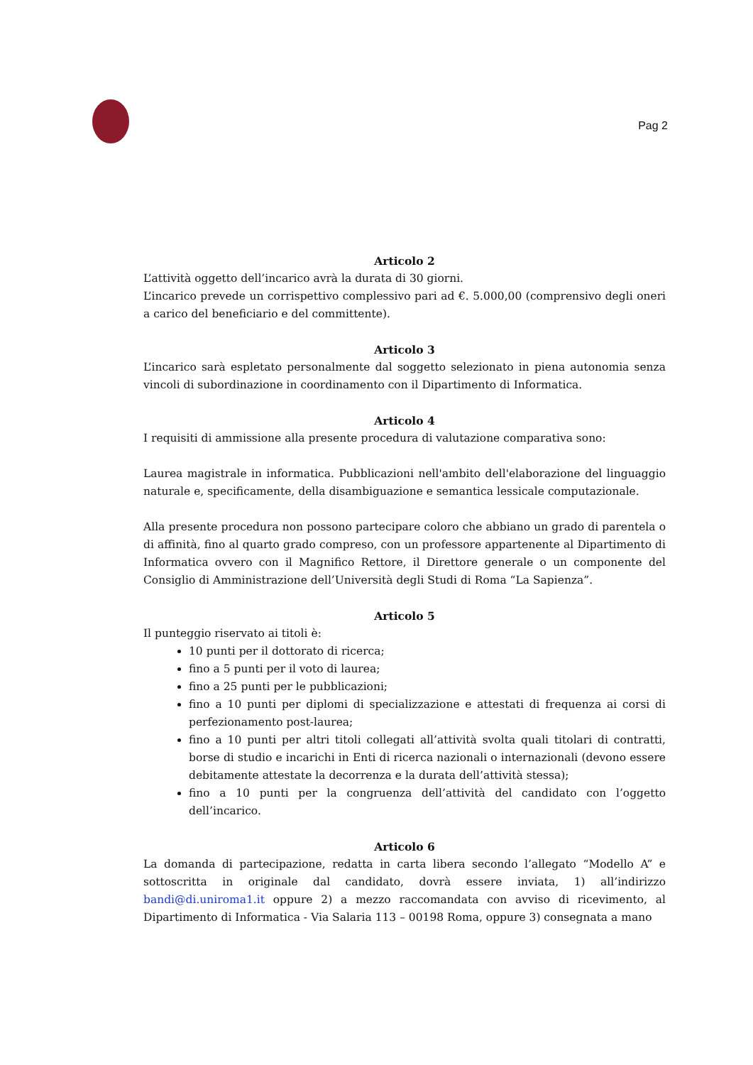Pag 2
Articolo 2
L’attività oggetto dell’incarico avrà la durata di 30 giorni.
L’incarico prevede un corrispettivo complessivo pari ad €. 5.000,00 (comprensivo degli oneri a carico del beneficiario e del committente).
Articolo 3
L’incarico sarà espletato personalmente dal soggetto selezionato in piena autonomia senza vincoli di subordinazione in coordinamento con il Dipartimento di Informatica.
Articolo 4
I requisiti di ammissione alla presente procedura di valutazione comparativa sono:
Laurea magistrale in informatica. Pubblicazioni nell'ambito dell'elaborazione del linguaggio naturale e, specificamente, della disambiguazione e semantica lessicale computazionale.
Alla presente procedura non possono partecipare coloro che abbiano un grado di parentela o di affinità, fino al quarto grado compreso, con un professore appartenente al Dipartimento di Informatica ovvero con il Magnifico Rettore, il Direttore generale o un componente del Consiglio di Amministrazione dell’Università degli Studi di Roma “La Sapienza”.
Articolo 5
Il punteggio riservato ai titoli è:
10 punti per il dottorato di ricerca;
fino a 5 punti per il voto di laurea;
fino a 25 punti per le pubblicazioni;
fino a 10 punti per diplomi di specializzazione e attestati di frequenza ai corsi di perfezionamento post-laurea;
fino a 10 punti per altri titoli collegati all’attività svolta quali titolari di contratti, borse di studio e incarichi in Enti di ricerca nazionali o internazionali (devono essere debitamente attestate la decorrenza e la durata dell’attività stessa);
fino a 10 punti per la congruenza dell’attività del candidato con l’oggetto dell’incarico.
Articolo 6
La domanda di partecipazione, redatta in carta libera secondo l’allegato “Modello A” e sottoscritta in originale dal candidato, dovrà essere inviata, 1) all’indirizzo bandi@di.uniroma1.it oppure 2) a mezzo raccomandata con avviso di ricevimento, al Dipartimento di Informatica - Via Salaria 113 – 00198 Roma, oppure 3) consegnata a mano